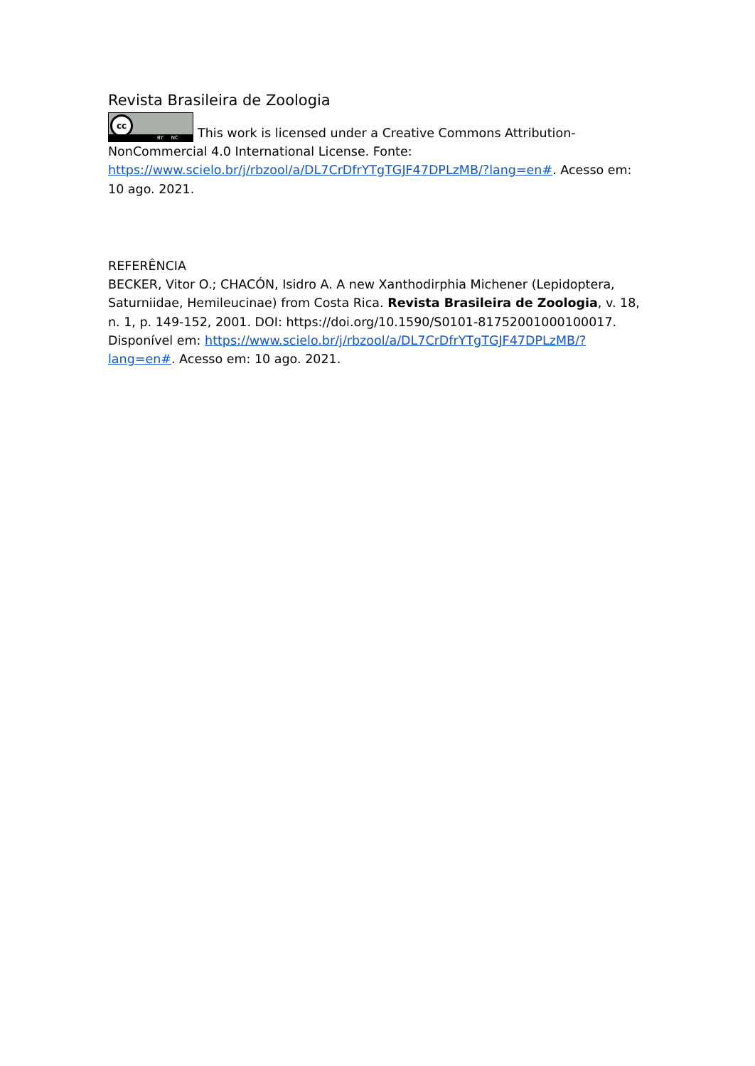Revista Brasileira de Zoologia
cc BY NC This work is licensed under a Creative Commons Attribution-NonCommercial 4.0 International License. Fonte: https://www.scielo.br/j/rbzool/a/DL7CrDfrYTgTGJF47DPLzMB/?lang=en#. Acesso em: 10 ago. 2021.
REFERÊNCIA
BECKER, Vitor O.; CHACÓN, Isidro A. A new Xanthodirphia Michener (Lepidoptera, Saturniidae, Hemileucinae) from Costa Rica. Revista Brasileira de Zoologia, v. 18, n. 1, p. 149-152, 2001. DOI: https://doi.org/10.1590/S0101-81752001000100017. Disponível em: https://www.scielo.br/j/rbzool/a/DL7CrDfrYTgTGJF47DPLzMB/?lang=en#. Acesso em: 10 ago. 2021.